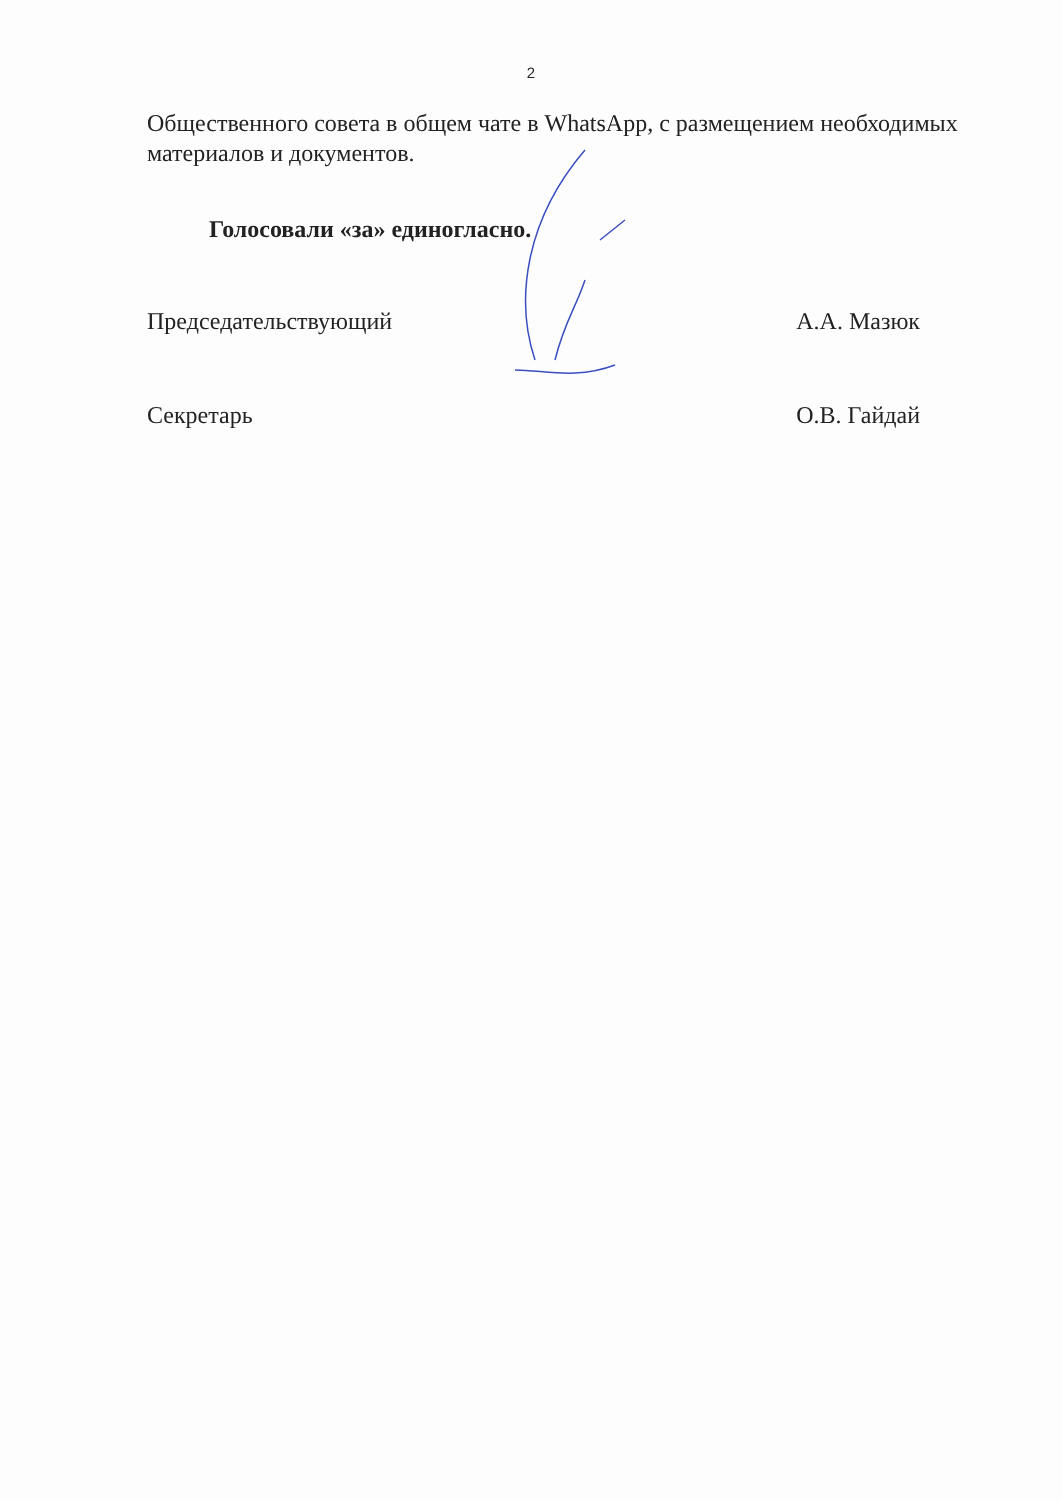2
Общественного совета в общем чате в WhatsApp, с размещением необходимых материалов и документов.
Голосовали «за» единогласно.
Председательствующий А.А. Мазюк
Секретарь О.В. Гайдай